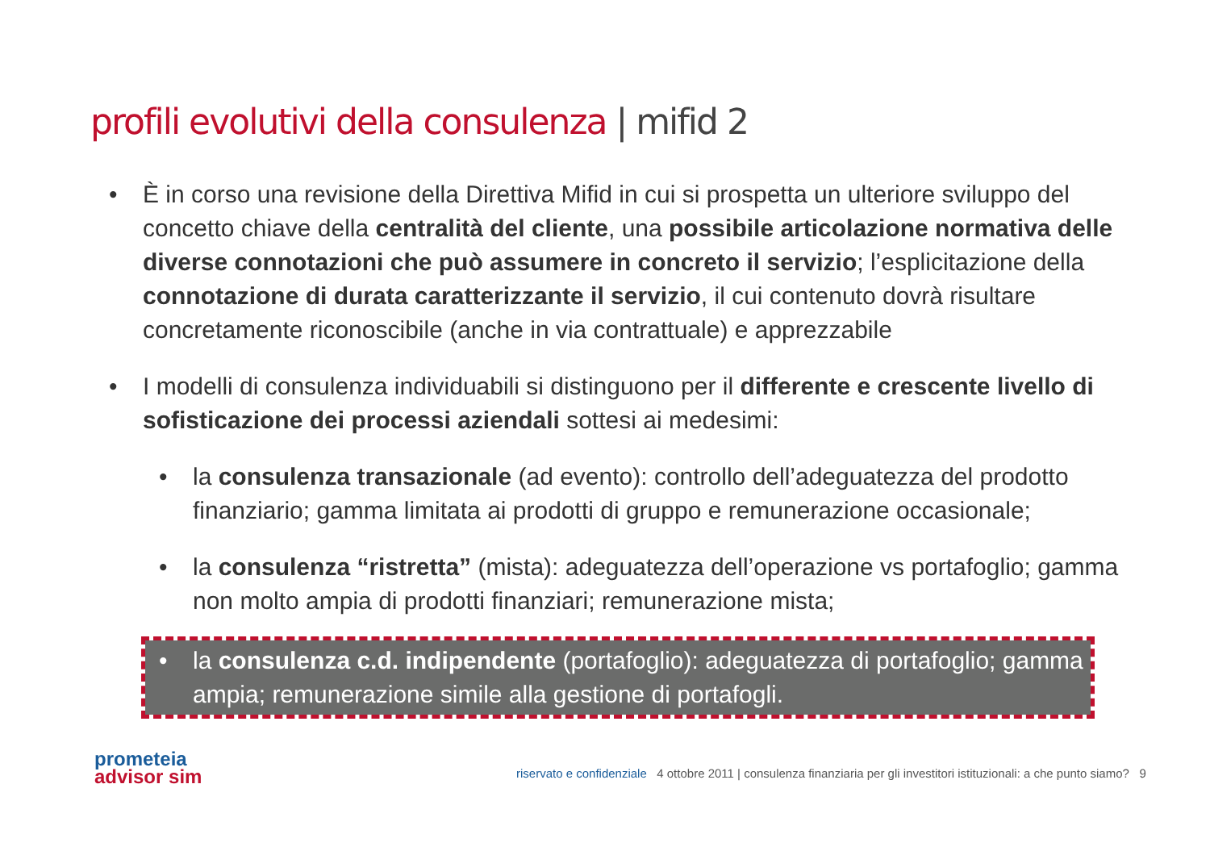profili evolutivi della consulenza | mifid 2
• È in corso una revisione della Direttiva Mifid in cui si prospetta un ulteriore sviluppo del concetto chiave della centralità del cliente, una possibile articolazione normativa delle diverse connotazioni che può assumere in concreto il servizio; l’esplicitazione della connotazione di durata caratterizzante il servizio, il cui contenuto dovrà risultare concretamente riconoscibile (anche in via contrattuale) e apprezzabile
• I modelli di consulenza individuabili si distinguono per il differente e crescente livello di sofisticazione dei processi aziendali sottesi ai medesimi:
• la consulenza transazionale (ad evento): controllo dell’adeguatezza del prodotto finanziario; gamma limitata ai prodotti di gruppo e remunerazione occasionale;
• la consulenza “ristretta” (mista): adeguatezza dell’operazione vs portafoglio; gamma non molto ampia di prodotti finanziari; remunerazione mista;
• la consulenza c.d. indipendente (portafoglio): adeguatezza di portafoglio; gamma ampia; remunerazione simile alla gestione di portafogli.
prometeia
advisor sim
riservato e confidenziale 4 ottobre 2011 | consulenza finanziaria per gli investitori istituzionali: a che punto siamo? 9